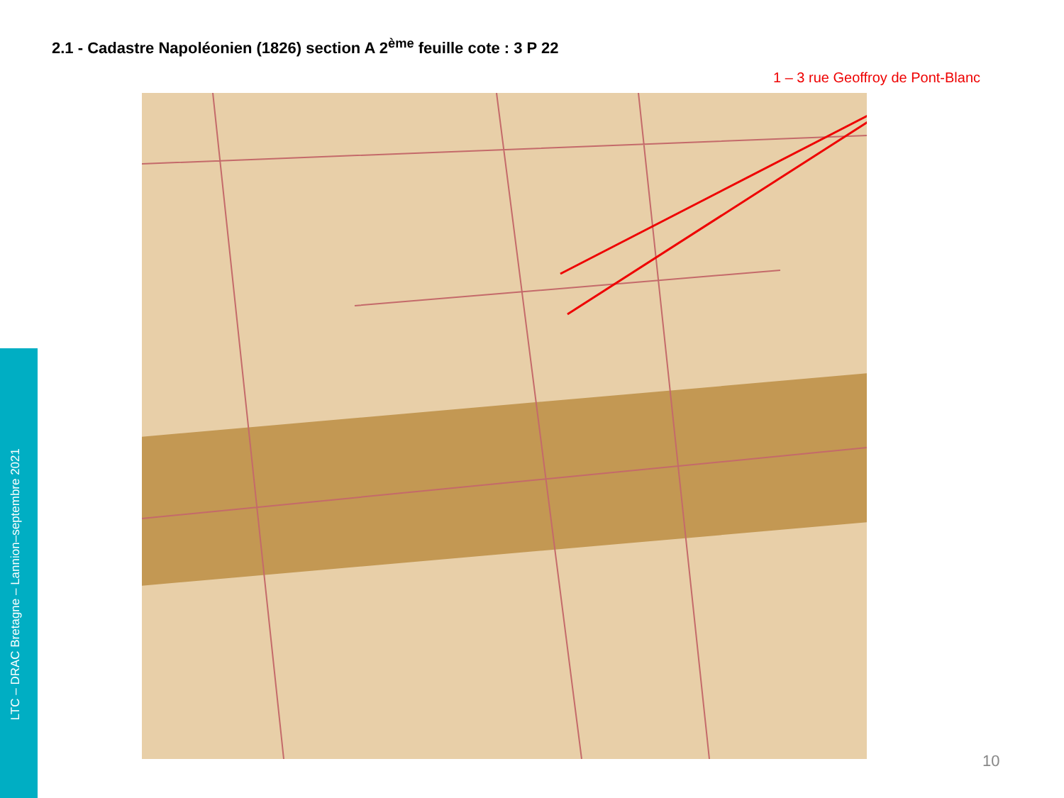2.1 - Cadastre Napoléonien (1826) section A 2<sup>ème</sup> feuille cote : 3 P 22
1 – 3 rue Geoffroy de Pont-Blanc
LTC – DRAC Bretagne – Lannion–septembre 2021
10